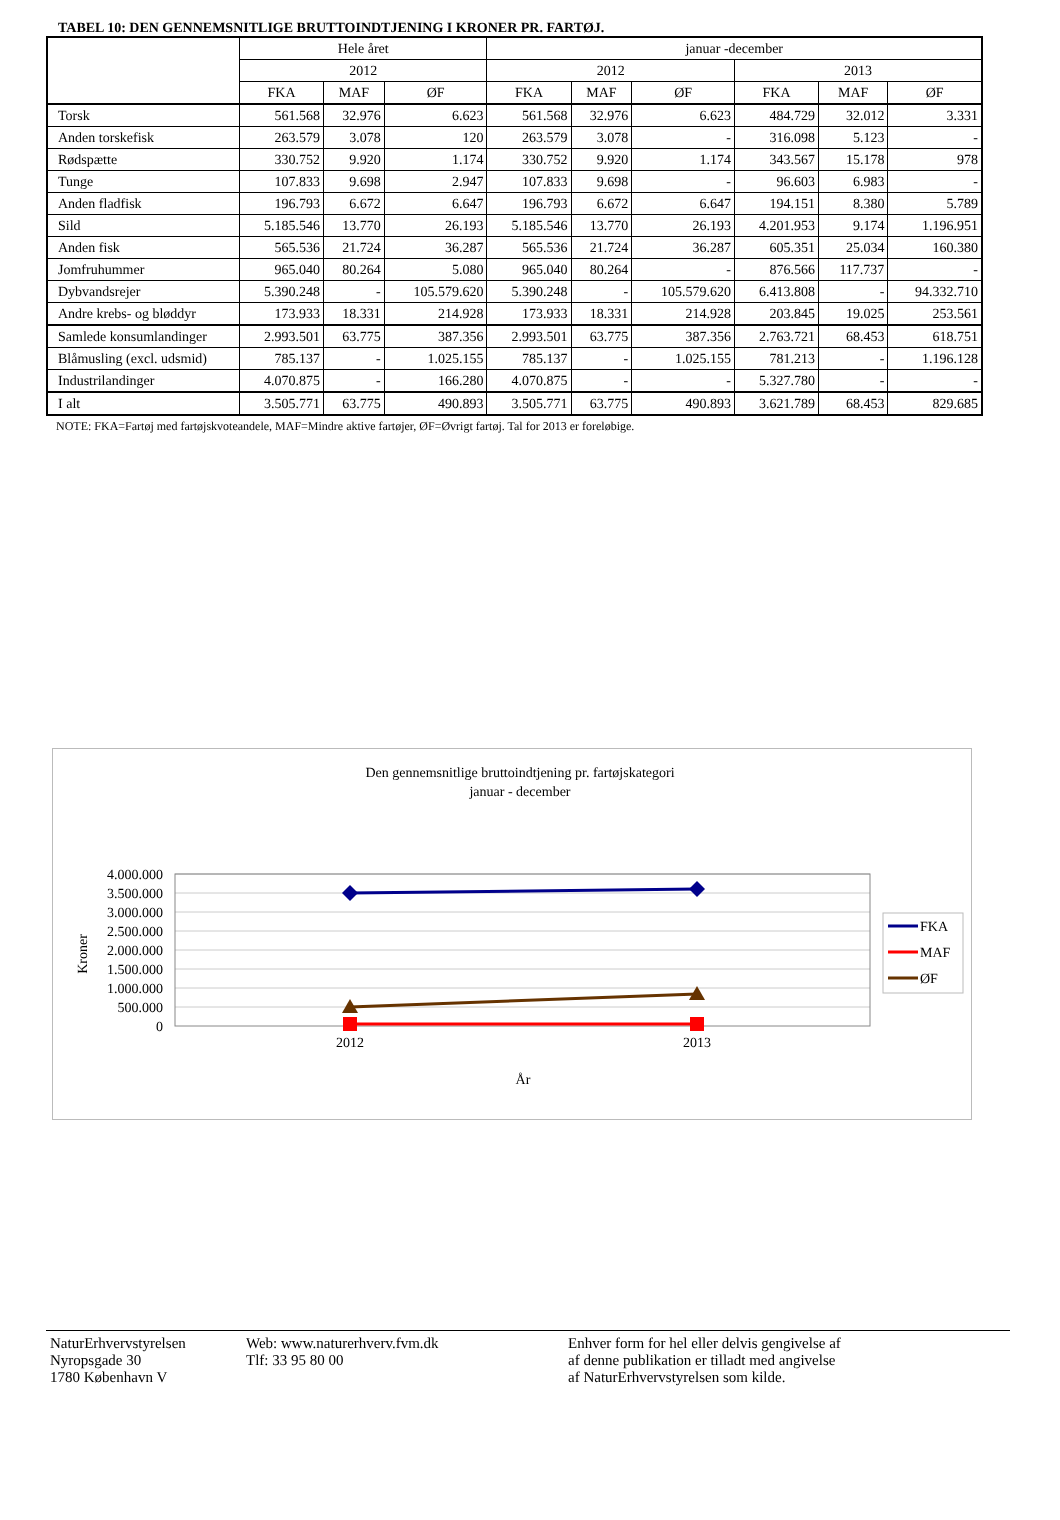TABEL 10: DEN GENNEMSNITLIGE BRUTTOINDTJENING I KRONER PR. FARTØJ.
| | Hele året | | | januar -december | | | | | |
| --- | --- | --- | --- | --- | --- | --- | --- | --- | --- |
| | 2012 | | | 2012 | | | 2013 | | |
| | FKA | MAF | ØF | FKA | MAF | ØF | FKA | MAF | ØF |
| Torsk | 561.568 | 32.976 | 6.623 | 561.568 | 32.976 | 6.623 | 484.729 | 32.012 | 3.331 |
| Anden torskefisk | 263.579 | 3.078 | 120 | 263.579 | 3.078 | - | 316.098 | 5.123 | - |
| Rødspætte | 330.752 | 9.920 | 1.174 | 330.752 | 9.920 | 1.174 | 343.567 | 15.178 | 978 |
| Tunge | 107.833 | 9.698 | 2.947 | 107.833 | 9.698 | - | 96.603 | 6.983 | - |
| Anden fladfisk | 196.793 | 6.672 | 6.647 | 196.793 | 6.672 | 6.647 | 194.151 | 8.380 | 5.789 |
| Sild | 5.185.546 | 13.770 | 26.193 | 5.185.546 | 13.770 | 26.193 | 4.201.953 | 9.174 | 1.196.951 |
| Anden fisk | 565.536 | 21.724 | 36.287 | 565.536 | 21.724 | 36.287 | 605.351 | 25.034 | 160.380 |
| Jomfruhummer | 965.040 | 80.264 | 5.080 | 965.040 | 80.264 | - | 876.566 | 117.737 | - |
| Dybvandsrejer | 5.390.248 | - | 105.579.620 | 5.390.248 | - | 105.579.620 | 6.413.808 | - | 94.332.710 |
| Andre krebs- og bløddyr | 173.933 | 18.331 | 214.928 | 173.933 | 18.331 | 214.928 | 203.845 | 19.025 | 253.561 |
| Samlede konsumlandinger | 2.993.501 | 63.775 | 387.356 | 2.993.501 | 63.775 | 387.356 | 2.763.721 | 68.453 | 618.751 |
| Blåmusling (excl. udsmid) | 785.137 | - | 1.025.155 | 785.137 | - | 1.025.155 | 781.213 | - | 1.196.128 |
| Industrilandinger | 4.070.875 | - | 166.280 | 4.070.875 | - | - | 5.327.780 | - | - |
| I alt | 3.505.771 | 63.775 | 490.893 | 3.505.771 | 63.775 | 490.893 | 3.621.789 | 68.453 | 829.685 |
NOTE: FKA=Fartøj med fartøjskvoteandele, MAF=Mindre aktive fartøjer, ØF=Øvrigt fartøj. Tal for 2013 er foreløbige.
Den gennemsnitlige bruttoindtjening pr. fartøjskategori
januar - december
4.000.000
3.500.000
3.000.000
2.500.000
2.000.000
1.500.000
1.000.000
500.000
0
2012
2013
År
Kroner
FKA
MAF
ØF
NaturErhvervstyrelsen
Nyropsgade 30
1780 København V
Web: www.naturerhverv.fvm.dk
Tlf: 33 95 80 00
Enhver form for hel eller delvis gengivelse af
af denne publikation er tilladt med angivelse
af NaturErhvervstyrelsen som kilde.